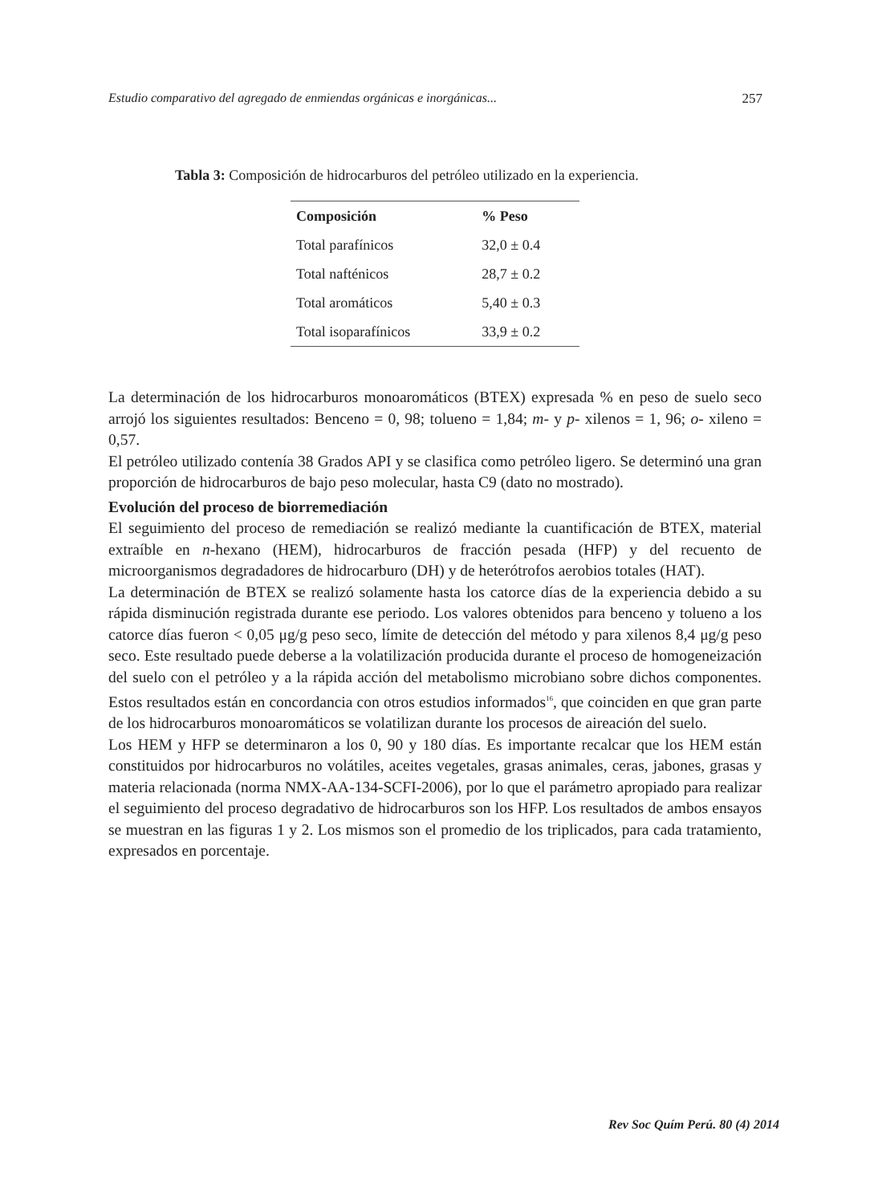Estudio comparativo del agregado de enmiendas orgánicas e inorgánicas... 257
Tabla 3: Composición de hidrocarburos del petróleo utilizado en la experiencia.
| Composición | % Peso |
| --- | --- |
| Total parafínicos | 32,0 ± 0.4 |
| Total nafténicos | 28,7 ± 0.2 |
| Total aromáticos | 5,40 ± 0.3 |
| Total isoparafínicos | 33,9 ± 0.2 |
La determinación de los hidrocarburos monoaromáticos (BTEX) expresada % en peso de suelo seco arrojó los siguientes resultados: Benceno = 0, 98; tolueno = 1,84; m- y p- xilenos = 1, 96; o- xileno = 0,57.
El petróleo utilizado contenía 38 Grados API y se clasifica como petróleo ligero. Se determinó una gran proporción de hidrocarburos de bajo peso molecular, hasta C9 (dato no mostrado).
Evolución del proceso de biorremediación
El seguimiento del proceso de remediación se realizó mediante la cuantificación de BTEX, material extraíble en n-hexano (HEM), hidrocarburos de fracción pesada (HFP) y del recuento de microorganismos degradadores de hidrocarburo (DH) y de heterótrofos aerobios totales (HAT).
La determinación de BTEX se realizó solamente hasta los catorce días de la experiencia debido a su rápida disminución registrada durante ese periodo. Los valores obtenidos para benceno y tolueno a los catorce días fueron < 0,05 μg/g peso seco, límite de detección del método y para xilenos 8,4 μg/g peso seco. Este resultado puede deberse a la volatilización producida durante el proceso de homogeneización del suelo con el petróleo y a la rápida acción del metabolismo microbiano sobre dichos componentes. Estos resultados están en concordancia con otros estudios informados<sup>16</sup>, que coinciden en que gran parte de los hidrocarburos monoaromáticos se volatilizan durante los procesos de aireación del suelo.
Los HEM y HFP se determinaron a los 0, 90 y 180 días. Es importante recalcar que los HEM están constituidos por hidrocarburos no volátiles, aceites vegetales, grasas animales, ceras, jabones, grasas y materia relacionada (norma NMX-AA-134-SCFI-2006), por lo que el parámetro apropiado para realizar el seguimiento del proceso degradativo de hidrocarburos son los HFP. Los resultados de ambos ensayos se muestran en las figuras 1 y 2. Los mismos son el promedio de los triplicados, para cada tratamiento, expresados en porcentaje.
Rev Soc Quím Perú. 80 (4) 2014